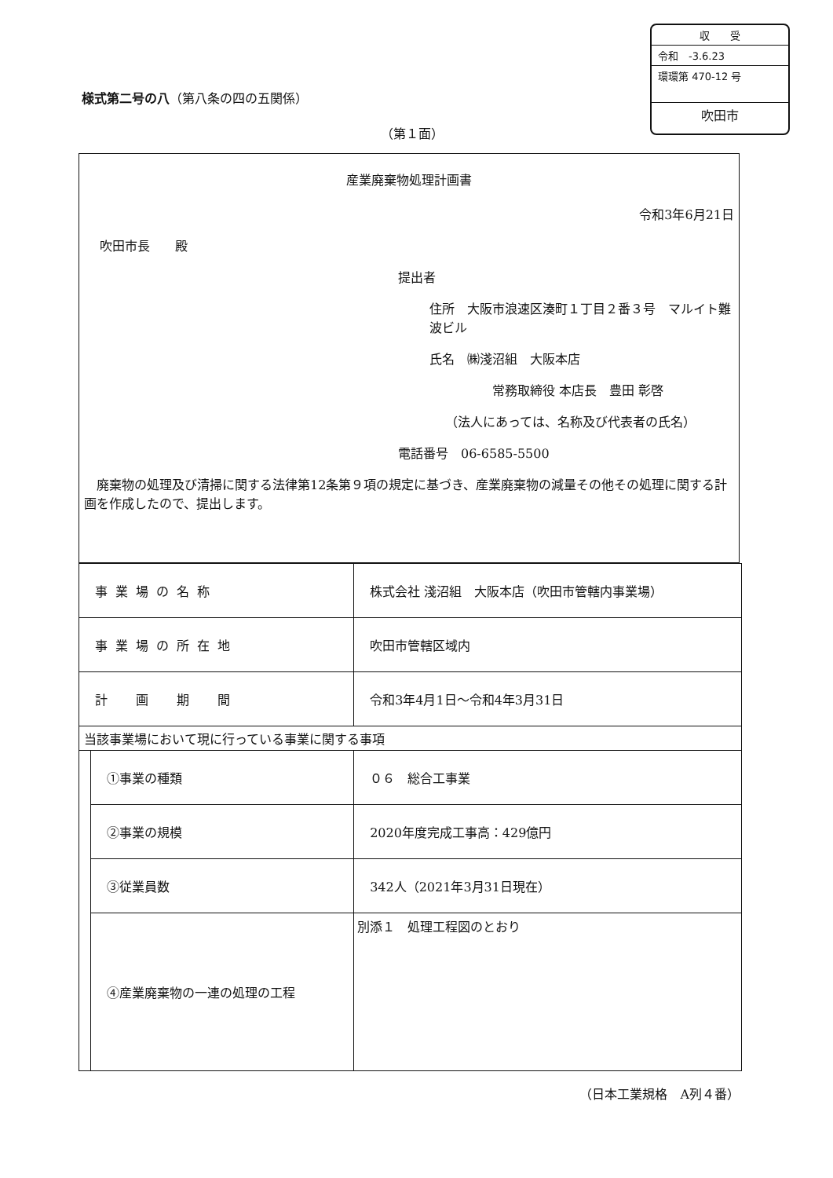収　　受
令和　-3.6.23
環環第 470-12 号
吹田市
様式第二号の八（第八条の四の五関係）
（第１面）
産業廃棄物処理計画書
令和3年6月21日
吹田市長　　殿
提出者
住所　大阪市浪速区湊町１丁目２番３号　マルイト難波ビル
氏名　㈱淺沼組　大阪本店
常務取締役 本店長　豊田 彰啓
（法人にあっては、名称及び代表者の氏名）
電話番号　06-6585-5500
　廃棄物の処理及び清掃に関する法律第12条第９項の規定に基づき、産業廃棄物の減量その他その処理に関する計画を作成したので、提出します。
| 事業場の名称 | | 株式会社 淺沼組 大阪本店（吹田市管轄内事業場） |
| 事業場の所在地 | | 吹田市管轄区域内 |
| 計 画 期 間 | | 令和3年4月1日～令和4年3月31日 |
| 当該事業場において現に行っている事業に関する事項 | | |
| | ①事業の種類 | ０６ 総合工事業 |
| | ②事業の規模 | 2020年度完成工事高：429億円 |
| | ③従業員数 | 342人（2021年3月31日現在） |
| | ④産業廃棄物の一連の処理の工程 | 別添１ 処理工程図のとおり |
（日本工業規格　A列４番）